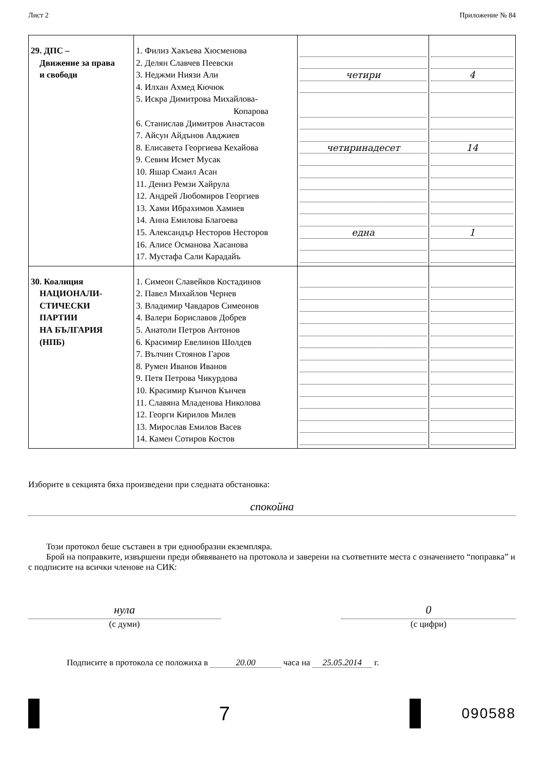Лист 2 Приложение № 84
| 29. ДПС – Движение за права и свободи | 1. Филиз Хакъева Хюсменова 2. Делян Славчев Пеевски 3. Неджми Ниязи Али 4. Илхан Ахмед Кючюк 5. Искра Димитрова Михайлова- Копарова 6. Станислав Димитров Анастасов 7. Айсун Айдънов Авджиев 8. Елисавета Георгиева Кехайова 9. Севим Исмет Мусак 10. Яшар Смаил Асан 11. Дениз Ремзи Хайрула 12. Андрей Любомиров Георгиев 13. Хами Ибрахимов Хамиев 14. Анна Емилова Благоева 15. Александър Несторов Несторов 16. Алисе Османова Хасанова 17. Мустафа Сали Карадайъ | четири четиринадесет една | 4 14 1 |
| 30. Коалиция НАЦИОНАЛИ- СТИЧЕСКИ ПАРТИИ НА БЪЛГАРИЯ (НПБ) | 1. Симеон Славейков Костадинов 2. Павел Михайлов Чернев 3. Владимир Чавдаров Симеонов 4. Валери Бориславов Добрев 5. Анатоли Петров Антонов 6. Красимир Евелинов Шолдев 7. Вълчин Стоянов Гаров 8. Румен Иванов Иванов 9. Петя Петрова Чикурдова 10. Красимир Кънчов Кънчев 11. Славяна Младенова Николова 12. Георги Кирилов Милев 13. Мирослав Емилов Васев 14. Камен Сотиров Костов | | |
Изборите в секцията бяха произведени при следната обстановка:
спокойна
Този протокол беше съставен в три еднообразни екземпляра.
Брой на поправките, извършени преди обявяването на протокола и заверени на съответните места с означението “поправка” и с подписите на всички членове на СИК:
нула
(с думи)
0
(с цифри)
Подписите в протокола се положиха в 20.00 часа на 25.05.2014 г.
7
090588